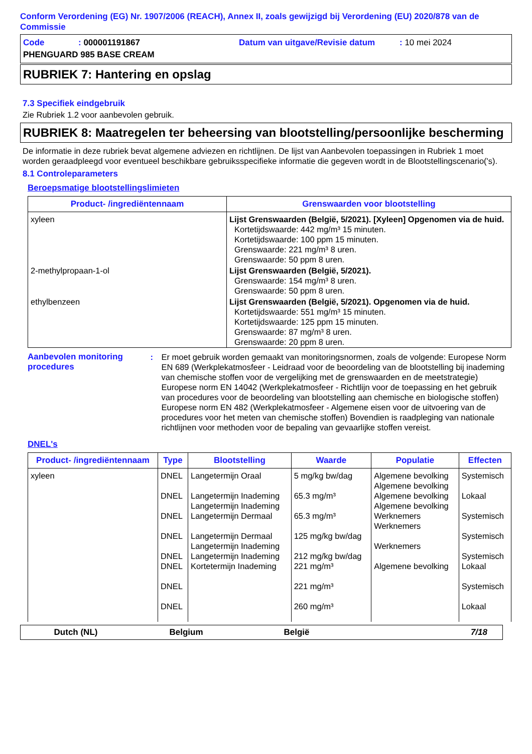Conform Verordening (EG) Nr. 1907/2006 (REACH), Annex II, zoals gewijzigd bij Verordening (EU) 2020/878 van de Commissie
Code: 000001191867 Datum van uitgave/Revisie datum: 10 mei 2024
PHENGUARD 985 BASE CREAM
RUBRIEK 7: Hantering en opslag
7.3 Specifiek eindgebruik
Zie Rubriek 1.2 voor aanbevolen gebruik.
RUBRIEK 8: Maatregelen ter beheersing van blootstelling/persoonlijke bescherming
De informatie in deze rubriek bevat algemene adviezen en richtlijnen. De lijst van Aanbevolen toepassingen in Rubriek 1 moet worden geraadpleegd voor eventueel beschikbare gebruiksspecifieke informatie die gegeven wordt in de Blootstellingscenario('s).
8.1 Controleparameters
Beroepsmatige blootstellingslimieten
| Product- /ingrediëntennaam | Grenswaarden voor blootstelling |
| --- | --- |
| xyleen | Lijst Grenswaarden (België, 5/2021). [Xyleen] Opgenomen via de huid. Kortetijdswaarde: 442 mg/m³ 15 minuten. Kortetijdswaarde: 100 ppm 15 minuten. Grenswaarde: 221 mg/m³ 8 uren. Grenswaarde: 50 ppm 8 uren. |
| 2-methylpropaan-1-ol | Lijst Grenswaarden (België, 5/2021). Grenswaarde: 154 mg/m³ 8 uren. Grenswaarde: 50 ppm 8 uren. |
| ethylbenzeen | Lijst Grenswaarden (België, 5/2021). Opgenomen via de huid. Kortetijdswaarde: 551 mg/m³ 15 minuten. Kortetijdswaarde: 125 ppm 15 minuten. Grenswaarde: 87 mg/m³ 8 uren. Grenswaarde: 20 ppm 8 uren. |
Aanbevolen monitoring procedures
: Er moet gebruik worden gemaakt van monitoringsnormen, zoals de volgende: Europese Norm EN 689 (Werkplekatmosfeer - Leidraad voor de beoordeling van de blootstelling bij inademing van chemische stoffen voor de vergelijking met de grenswaarden en de meetstrategie) Europese norm EN 14042 (Werkplekatmosfeer - Richtlijn voor de toepassing en het gebruik van procedures voor de beoordeling van blootstelling aan chemische en biologische stoffen) Europese norm EN 482 (Werkplekatmosfeer - Algemene eisen voor de uitvoering van de procedures voor het meten van chemische stoffen) Bovendien is raadpleging van nationale richtlijnen voor methoden voor de bepaling van gevaarlijke stoffen vereist.
DNEL's
| Product- /ingrediëntennaam | Type | Blootstelling | Waarde | Populatie | Effecten |
| --- | --- | --- | --- | --- | --- |
| xyleen | DNEL DNEL DNEL DNEL DNEL DNEL DNEL DNEL | Langetermijn Oraal Langetermijn Inademing Langetermijn Inademing Langetermijn Dermaal Langetermijn Dermaal Langetermijn Inademing Langetermijn Inademing Kortetermijn Inademing | 5 mg/kg bw/dag 65.3 mg/m³ 65.3 mg/m³ 125 mg/kg bw/dag 212 mg/kg bw/dag 221 mg/m³ 221 mg/m³ 260 mg/m³ | Algemene bevolking Algemene bevolking Algemene bevolking Algemene bevolking Werknemers Werknemers Werknemers Algemene bevolking | Systemisch Lokaal Systemisch Systemisch Systemisch Lokaal Systemisch Lokaal |
Dutch (NL) Belgium België 7/18